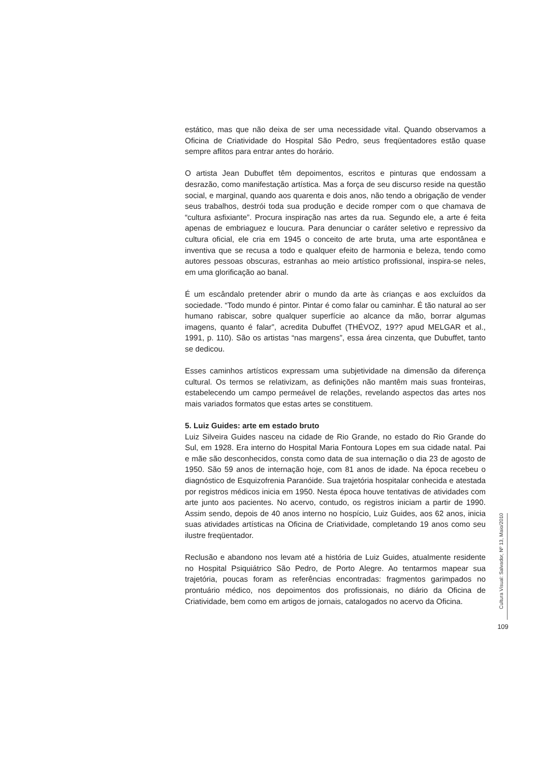estático, mas que não deixa de ser uma necessidade vital. Quando observamos a Oficina de Criatividade do Hospital São Pedro, seus freqüentadores estão quase sempre aflitos para entrar antes do horário.
O artista Jean Dubuffet têm depoimentos, escritos e pinturas que endossam a desrazão, como manifestação artística. Mas a força de seu discurso reside na questão social, e marginal, quando aos quarenta e dois anos, não tendo a obrigação de vender seus trabalhos, destrói toda sua produção e decide romper com o que chamava de “cultura asfixiante”. Procura inspiração nas artes da rua. Segundo ele, a arte é feita apenas de embriaguez e loucura. Para denunciar o caráter seletivo e repressivo da cultura oficial, ele cria em 1945 o conceito de arte bruta, uma arte espontânea e inventiva que se recusa a todo e qualquer efeito de harmonia e beleza, tendo como autores pessoas obscuras, estranhas ao meio artístico profissional, inspira-se neles, em uma glorificação ao banal.
É um escândalo pretender abrir o mundo da arte às crianças e aos excluídos da sociedade. “Todo mundo é pintor. Pintar é como falar ou caminhar. É tão natural ao ser humano rabiscar, sobre qualquer superfície ao alcance da mão, borrar algumas imagens, quanto é falar”, acredita Dubuffet (THÉVOZ, 19?? apud MELGAR et al., 1991, p. 110). São os artistas “nas margens”, essa área cinzenta, que Dubuffet, tanto se dedicou.
Esses caminhos artísticos expressam uma subjetividade na dimensão da diferença cultural. Os termos se relativizam, as definições não mantêm mais suas fronteiras, estabelecendo um campo permeável de relações, revelando aspectos das artes nos mais variados formatos que estas artes se constituem.
5. Luiz Guides: arte em estado bruto
Luiz Silveira Guides nasceu na cidade de Rio Grande, no estado do Rio Grande do Sul, em 1928. Era interno do Hospital Maria Fontoura Lopes em sua cidade natal. Pai e mãe são desconhecidos, consta como data de sua internação o dia 23 de agosto de 1950. São 59 anos de internação hoje, com 81 anos de idade. Na época recebeu o diagnóstico de Esquizofrenia Paranóide. Sua trajetória hospitalar conhecida e atestada por registros médicos inicia em 1950. Nesta época houve tentativas de atividades com arte junto aos pacientes. No acervo, contudo, os registros iniciam a partir de 1990. Assim sendo, depois de 40 anos interno no hospício, Luiz Guides, aos 62 anos, inicia suas atividades artísticas na Oficina de Criatividade, completando 19 anos como seu ilustre freqüentador.
Reclusão e abandono nos levam até a história de Luiz Guides, atualmente residente no Hospital Psiquiátrico São Pedro, de Porto Alegre. Ao tentarmos mapear sua trajetória, poucas foram as referências encontradas: fragmentos garimpados no prontuário médico, nos depoimentos dos profissionais, no diário da Oficina de Criatividade, bem como em artigos de jornais, catalogados no acervo da Oficina.
Cultura Visual: Salvador, Nº 13, Maio/2010
109